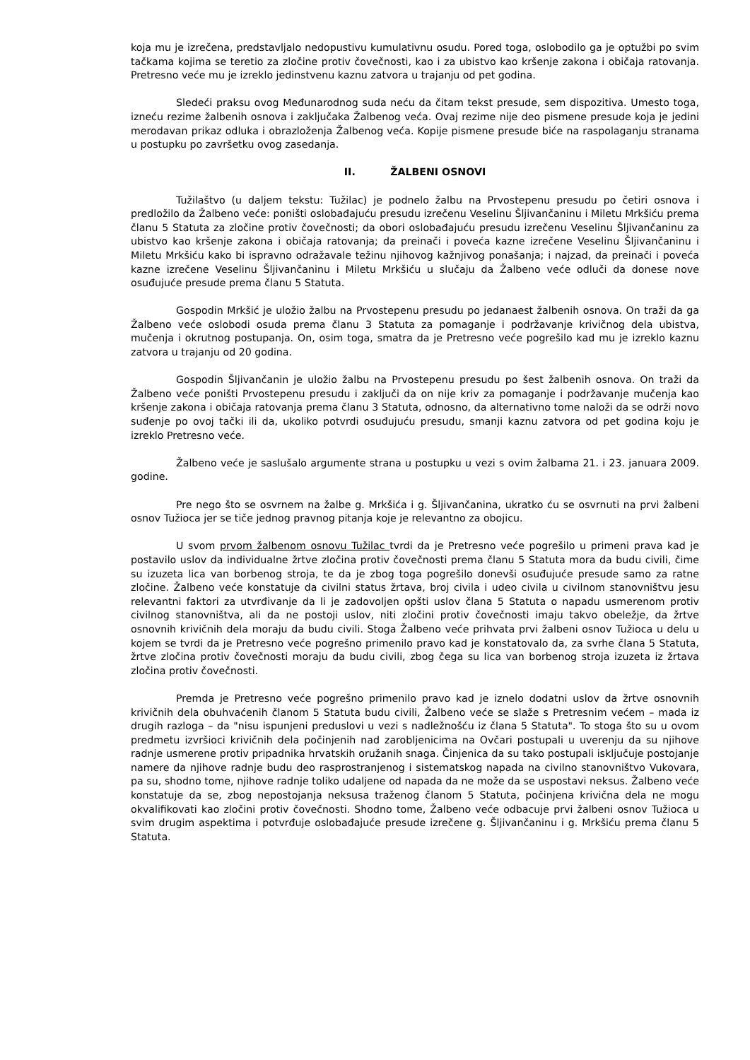koja mu je izrečena, predstavljalo nedopustivu kumulativnu osudu. Pored toga, oslobodilo ga je optužbi po svim tačkama kojima se teretio za zločine protiv čovečnosti, kao i za ubistvo kao kršenje zakona i običaja ratovanja. Pretresno veće mu je izreklo jedinstvenu kaznu zatvora u trajanju od pet godina.
Sledeći praksu ovog Međunarodnog suda neću da čitam tekst presude, sem dispozitiva. Umesto toga, izneću rezime žalbenih osnova i zaključaka Žalbenog veća. Ovaj rezime nije deo pismene presude koja je jedini merodavan prikaz odluka i obrazloženja Žalbenog veća. Kopije pismene presude biće na raspolaganju stranama u postupku po završetku ovog zasedanja.
II. ŽALBENI OSNOVI
Tužilaštvo (u daljem tekstu: Tužilac) je podnelo žalbu na Prvostepenu presudu po četiri osnova i predložilo da Žalbeno veće: poništi oslobađajuću presudu izrečenu Veselinu Šljivančaninu i Miletu Mrkšiću prema članu 5 Statuta za zločine protiv čovečnosti; da obori oslobađajuću presudu izrečenu Veselinu Šljivančaninu za ubistvo kao kršenje zakona i običaja ratovanja; da preinači i poveća kazne izrečene Veselinu Šljivančaninu i Miletu Mrkšiću kako bi ispravno odražavale težinu njihovog kažnjivog ponašanja; i najzad, da preinači i poveća kazne izrečene Veselinu Šljivančaninu i Miletu Mrkšiću u slučaju da Žalbeno veće odluči da donese nove osuđujuće presude prema članu 5 Statuta.
Gospodin Mrkšić je uložio žalbu na Prvostepenu presudu po jedanaest žalbenih osnova. On traži da ga Žalbeno veće oslobodi osuda prema članu 3 Statuta za pomaganje i podržavanje krivičnog dela ubistva, mučenja i okrutnog postupanja. On, osim toga, smatra da je Pretresno veće pogrešilo kad mu je izreklo kaznu zatvora u trajanju od 20 godina.
Gospodin Šljivančanin je uložio žalbu na Prvostepenu presudu po šest žalbenih osnova. On traži da Žalbeno veće poništi Prvostepenu presudu i zaključi da on nije kriv za pomaganje i podržavanje mučenja kao kršenje zakona i običaja ratovanja prema članu 3 Statuta, odnosno, da alternativno tome naloži da se održi novo suđenje po ovoj tački ili da, ukoliko potvrdi osuđujuću presudu, smanji kaznu zatvora od pet godina koju je izreklo Pretresno veće.
Žalbeno veće je saslušalo argumente strana u postupku u vezi s ovim žalbama 21. i 23. januara 2009. godine.
Pre nego što se osvrnem na žalbe g. Mrkšića i g. Šljivančanina, ukratko ću se osvrnuti na prvi žalbeni osnov Tužioca jer se tiče jednog pravnog pitanja koje je relevantno za obojicu.
U svom prvom žalbenom osnovu Tužilac tvrdi da je Pretresno veće pogrešilo u primeni prava kad je postavilo uslov da individualne žrtve zločina protiv čovečnosti prema članu 5 Statuta mora da budu civili, čime su izuzeta lica van borbenog stroja, te da je zbog toga pogrešilo donevši osuđujuće presude samo za ratne zločine. Žalbeno veće konstatuje da civilni status žrtava, broj civila i udeo civila u civilnom stanovništvu jesu relevantni faktori za utvrđivanje da li je zadovoljen opšti uslov člana 5 Statuta o napadu usmerenom protiv civilnog stanovništva, ali da ne postoji uslov, niti zločini protiv čovečnosti imaju takvo obeležje, da žrtve osnovnih krivičnih dela moraju da budu civili. Stoga Žalbeno veće prihvata prvi žalbeni osnov Tužioca u delu u kojem se tvrdi da je Pretresno veće pogrešno primenilo pravo kad je konstatovalo da, za svrhe člana 5 Statuta, žrtve zločina protiv čovečnosti moraju da budu civili, zbog čega su lica van borbenog stroja izuzeta iz žrtava zločina protiv čovečnosti.
Premda je Pretresno veće pogrešno primenilo pravo kad je iznelo dodatni uslov da žrtve osnovnih krivičnih dela obuhvaćenih članom 5 Statuta budu civili, Žalbeno veće se slaže s Pretresnim većem – mada iz drugih razloga – da "nisu ispunjeni preduslovi u vezi s nadležnošću iz člana 5 Statuta". To stoga što su u ovom predmetu izvršioci krivičnih dela počinjenih nad zarobljenicima na Ovčari postupali u uverenju da su njihove radnje usmerene protiv pripadnika hrvatskih oružanih snaga. Činjenica da su tako postupali isključuje postojanje namere da njihove radnje budu deo rasprostranjenog i sistematskog napada na civilno stanovništvo Vukovara, pa su, shodno tome, njihove radnje toliko udaljene od napada da ne može da se uspostavi neksus. Žalbeno veće konstatuje da se, zbog nepostojanja neksusa traženog članom 5 Statuta, počinjena krivična dela ne mogu okvalifikovati kao zločini protiv čovečnosti. Shodno tome, Žalbeno veće odbacuje prvi žalbeni osnov Tužioca u svim drugim aspektima i potvrđuje oslobađajuće presude izrečene g. Šljivančaninu i g. Mrkšiću prema članu 5 Statuta.